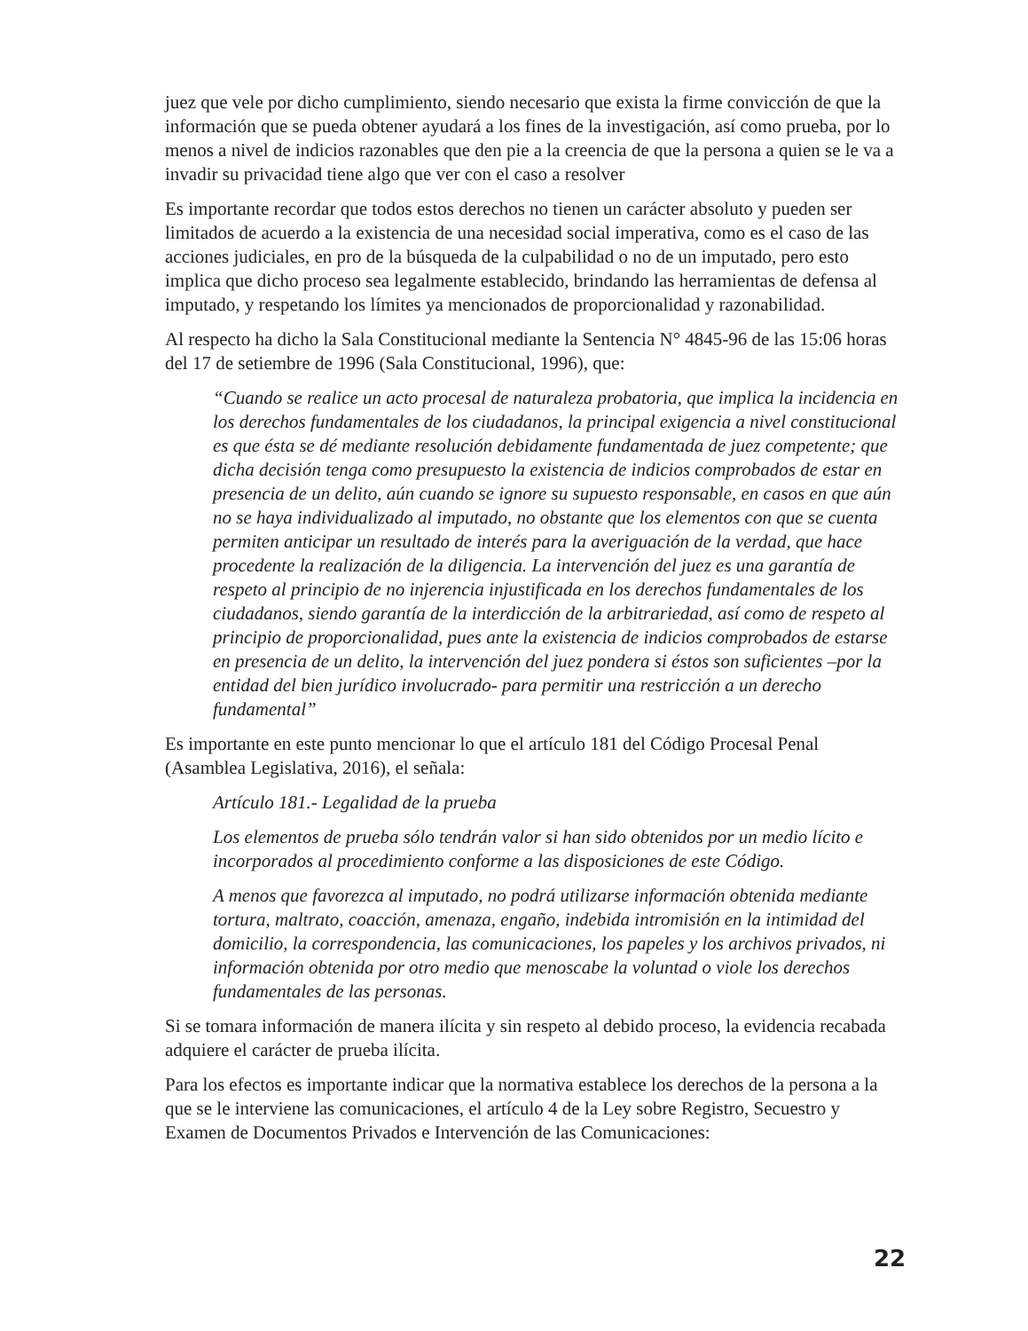juez que vele por dicho cumplimiento, siendo necesario que exista la firme convicción de que la información que se pueda obtener ayudará a los fines de la investigación, así como prueba, por lo menos a nivel de indicios razonables que den pie a la creencia de que la persona a quien se le va a invadir su privacidad tiene algo que ver con el caso a resolver
Es importante recordar que todos estos derechos no tienen un carácter absoluto y pueden ser limitados de acuerdo a la existencia de una necesidad social imperativa, como es el caso de las acciones judiciales, en pro de la búsqueda de la culpabilidad o no de un imputado, pero esto implica que dicho proceso sea legalmente establecido, brindando las herramientas de defensa al imputado, y respetando los límites ya mencionados de proporcionalidad y razonabilidad.
Al respecto ha dicho la Sala Constitucional mediante la Sentencia N° 4845-96 de las 15:06 horas del 17 de setiembre de 1996 (Sala Constitucional, 1996), que:
“Cuando se realice un acto procesal de naturaleza probatoria, que implica la incidencia en los derechos fundamentales de los ciudadanos, la principal exigencia a nivel constitucional es que ésta se dé mediante resolución debidamente fundamentada de juez competente; que dicha decisión tenga como presupuesto la existencia de indicios comprobados de estar en presencia de un delito, aún cuando se ignore su supuesto responsable, en casos en que aún no se haya individualizado al imputado, no obstante que los elementos con que se cuenta permiten anticipar un resultado de interés para la averiguación de la verdad, que hace procedente la realización de la diligencia. La intervención del juez es una garantía de respeto al principio de no injerencia injustificada en los derechos fundamentales de los ciudadanos, siendo garantía de la interdicción de la arbitrariedad, así como de respeto al principio de proporcionalidad, pues ante la existencia de indicios comprobados de estarse en presencia de un delito, la intervención del juez pondera si éstos son suficientes –por la entidad del bien jurídico involucrado- para permitir una restricción a un derecho fundamental”
Es importante en este punto mencionar lo que el artículo 181 del Código Procesal Penal (Asamblea Legislativa, 2016), el señala:
Artículo 181.- Legalidad de la prueba
Los elementos de prueba sólo tendrán valor si han sido obtenidos por un medio lícito e incorporados al procedimiento conforme a las disposiciones de este Código.
A menos que favorezca al imputado, no podrá utilizarse información obtenida mediante tortura, maltrato, coacción, amenaza, engaño, indebida intromisión en la intimidad del domicilio, la correspondencia, las comunicaciones, los papeles y los archivos privados, ni información obtenida por otro medio que menoscabe la voluntad o viole los derechos fundamentales de las personas.
Si se tomara información de manera ilícita y sin respeto al debido proceso, la evidencia recabada adquiere el carácter de prueba ilícita.
Para los efectos es importante indicar que la normativa establece los derechos de la persona a la que se le interviene las comunicaciones, el artículo 4 de la Ley sobre Registro, Secuestro y Examen de Documentos Privados e Intervención de las Comunicaciones:
22